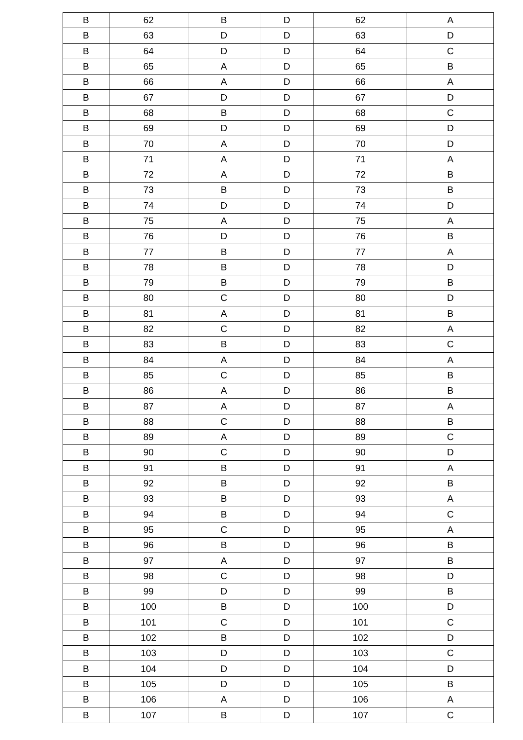| B | 62 | B | D | 62 | A |
| B | 63 | D | D | 63 | D |
| B | 64 | D | D | 64 | C |
| B | 65 | A | D | 65 | B |
| B | 66 | A | D | 66 | A |
| B | 67 | D | D | 67 | D |
| B | 68 | B | D | 68 | C |
| B | 69 | D | D | 69 | D |
| B | 70 | A | D | 70 | D |
| B | 71 | A | D | 71 | A |
| B | 72 | A | D | 72 | B |
| B | 73 | B | D | 73 | B |
| B | 74 | D | D | 74 | D |
| B | 75 | A | D | 75 | A |
| B | 76 | D | D | 76 | B |
| B | 77 | B | D | 77 | A |
| B | 78 | B | D | 78 | D |
| B | 79 | B | D | 79 | B |
| B | 80 | C | D | 80 | D |
| B | 81 | A | D | 81 | B |
| B | 82 | C | D | 82 | A |
| B | 83 | B | D | 83 | C |
| B | 84 | A | D | 84 | A |
| B | 85 | C | D | 85 | B |
| B | 86 | A | D | 86 | B |
| B | 87 | A | D | 87 | A |
| B | 88 | C | D | 88 | B |
| B | 89 | A | D | 89 | C |
| B | 90 | C | D | 90 | D |
| B | 91 | B | D | 91 | A |
| B | 92 | B | D | 92 | B |
| B | 93 | B | D | 93 | A |
| B | 94 | B | D | 94 | C |
| B | 95 | C | D | 95 | A |
| B | 96 | B | D | 96 | B |
| B | 97 | A | D | 97 | B |
| B | 98 | C | D | 98 | D |
| B | 99 | D | D | 99 | B |
| B | 100 | B | D | 100 | D |
| B | 101 | C | D | 101 | C |
| B | 102 | B | D | 102 | D |
| B | 103 | D | D | 103 | C |
| B | 104 | D | D | 104 | D |
| B | 105 | D | D | 105 | B |
| B | 106 | A | D | 106 | A |
| B | 107 | B | D | 107 | C |